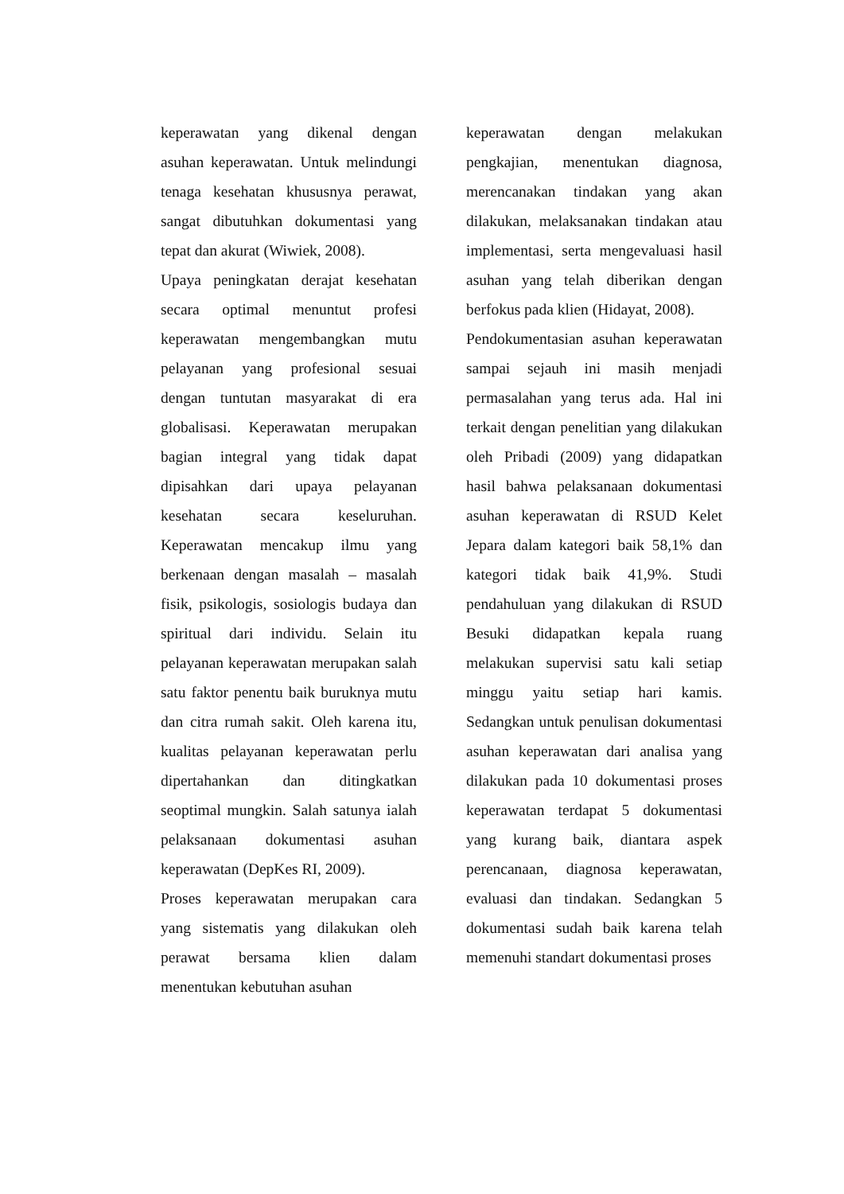keperawatan yang dikenal dengan asuhan keperawatan. Untuk melindungi tenaga kesehatan khususnya perawat, sangat dibutuhkan dokumentasi yang tepat dan akurat (Wiwiek, 2008).
Upaya peningkatan derajat kesehatan secara optimal menuntut profesi keperawatan mengembangkan mutu pelayanan yang profesional sesuai dengan tuntutan masyarakat di era globalisasi. Keperawatan merupakan bagian integral yang tidak dapat dipisahkan dari upaya pelayanan kesehatan secara keseluruhan. Keperawatan mencakup ilmu yang berkenaan dengan masalah – masalah fisik, psikologis, sosiologis budaya dan spiritual dari individu. Selain itu pelayanan keperawatan merupakan salah satu faktor penentu baik buruknya mutu dan citra rumah sakit. Oleh karena itu, kualitas pelayanan keperawatan perlu dipertahankan dan ditingkatkan seoptimal mungkin. Salah satunya ialah pelaksanaan dokumentasi asuhan keperawatan (DepKes RI, 2009).
Proses keperawatan merupakan cara yang sistematis yang dilakukan oleh perawat bersama klien dalam menentukan kebutuhan asuhan
keperawatan dengan melakukan pengkajian, menentukan diagnosa, merencanakan tindakan yang akan dilakukan, melaksanakan tindakan atau implementasi, serta mengevaluasi hasil asuhan yang telah diberikan dengan berfokus pada klien (Hidayat, 2008).
Pendokumentasian asuhan keperawatan sampai sejauh ini masih menjadi permasalahan yang terus ada. Hal ini terkait dengan penelitian yang dilakukan oleh Pribadi (2009) yang didapatkan hasil bahwa pelaksanaan dokumentasi asuhan keperawatan di RSUD Kelet Jepara dalam kategori baik 58,1% dan kategori tidak baik 41,9%. Studi pendahuluan yang dilakukan di RSUD Besuki didapatkan kepala ruang melakukan supervisi satu kali setiap minggu yaitu setiap hari kamis. Sedangkan untuk penulisan dokumentasi asuhan keperawatan dari analisa yang dilakukan pada 10 dokumentasi proses keperawatan terdapat 5 dokumentasi yang kurang baik, diantara aspek perencanaan, diagnosa keperawatan, evaluasi dan tindakan. Sedangkan 5 dokumentasi sudah baik karena telah memenuhi standart dokumentasi proses